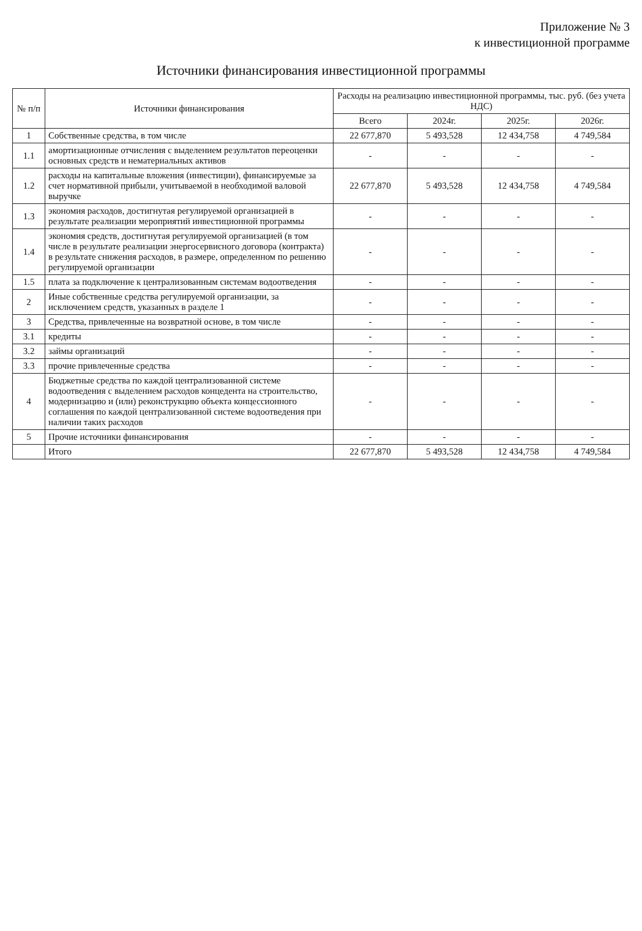Приложение № 3
к инвестиционной программе
Источники финансирования инвестиционной программы
| № п/п | Источники финансирования | Расходы на реализацию инвестиционной программы, тыс. руб. (без учета НДС) | | | |
| --- | --- | --- | --- | --- | --- |
| | | Всего | 2024г. | 2025г. | 2026г. |
| 1 | Собственные средства, в том числе | 22 677,870 | 5 493,528 | 12 434,758 | 4 749,584 |
| 1.1 | амортизационные отчисления с выделением результатов переоценки основных средств и нематериальных активов | - | - | - | - |
| 1.2 | расходы на капитальные вложения (инвестиции), финансируемые за счет нормативной прибыли, учитываемой в необходимой валовой выручке | 22 677,870 | 5 493,528 | 12 434,758 | 4 749,584 |
| 1.3 | экономия расходов, достигнутая регулируемой организацией в результате реализации мероприятий инвестиционной программы | - | - | - | - |
| 1.4 | экономия средств, достигнутая регулируемой организацией (в том числе в результате реализации энергосервисного договора (контракта) в результате снижения расходов, в размере, определенном по решению регулируемой организации | - | - | - | - |
| 1.5 | плата за подключение к централизованным системам водоотведения | - | - | - | - |
| 2 | Иные собственные средства регулируемой организации, за исключением средств, указанных в разделе 1 | - | - | - | - |
| 3 | Средства, привлеченные на возвратной основе, в том числе | - | - | - | - |
| 3.1 | кредиты | - | - | - | - |
| 3.2 | займы организаций | - | - | - | - |
| 3.3 | прочие привлеченные средства | - | - | - | - |
| 4 | Бюджетные средства по каждой централизованной системе водоотведения с выделением расходов концедента на строительство, модернизацию и (или) реконструкцию объекта концессионного соглашения по каждой централизованной системе водоотведения при наличии таких расходов | - | - | - | - |
| 5 | Прочие источники финансирования | - | - | - | - |
| | Итого | 22 677,870 | 5 493,528 | 12 434,758 | 4 749,584 |